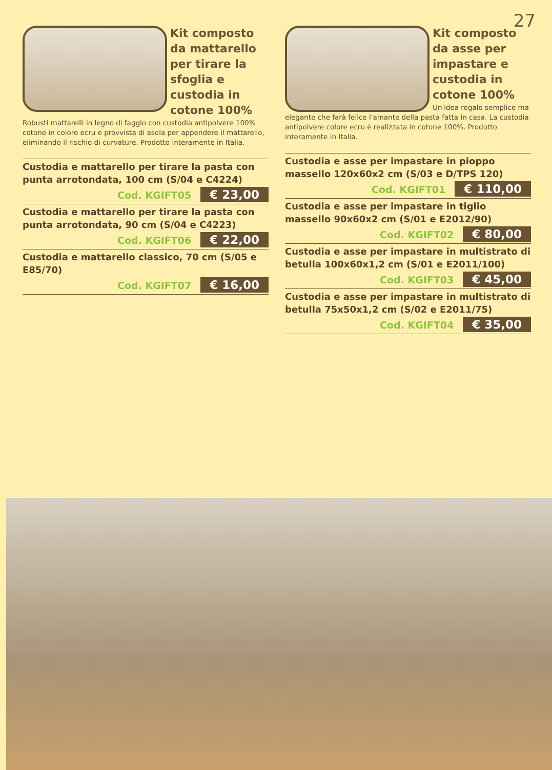27
Kit composto da mattarello per tirare la sfoglia e custodia in cotone 100%
Robusti mattarelli in legno di faggio con custodia antipolvere 100% cotone in colore ecru e provvista di asola per appendere il mattarello, eliminando il rischio di curvature. Prodotto interamente in Italia.
Custodia e mattarello per tirare la pasta con punta arrotondata, 100 cm (S/04 e C4224)
Cod. KGIFT05 € 23,00
Custodia e mattarello per tirare la pasta con punta arrotondata, 90 cm (S/04 e C4223)
Cod. KGIFT06 € 22,00
Custodia e mattarello classico, 70 cm (S/05 e E85/70)
Cod. KGIFT07 € 16,00
Kit composto da asse per impastare e custodia in cotone 100%
Un'idea regalo semplice ma elegante che farà felice l'amante della pasta fatta in casa. La custodia antipolvere colore ecru è realizzata in cotone 100%. Prodotto interamente in Italia.
Custodia e asse per impastare in pioppo massello 120x60x2 cm (S/03 e D/TPS 120)
Cod. KGIFT01 € 110,00
Custodia e asse per impastare in tiglio massello 90x60x2 cm (S/01 e E2012/90)
Cod. KGIFT02 € 80,00
Custodia e asse per impastare in multistrato di betulla 100x60x1,2 cm (S/01 e E2011/100)
Cod. KGIFT03 € 45,00
Custodia e asse per impastare in multistrato di betulla 75x50x1,2 cm (S/02 e E2011/75)
Cod. KGIFT04 € 35,00